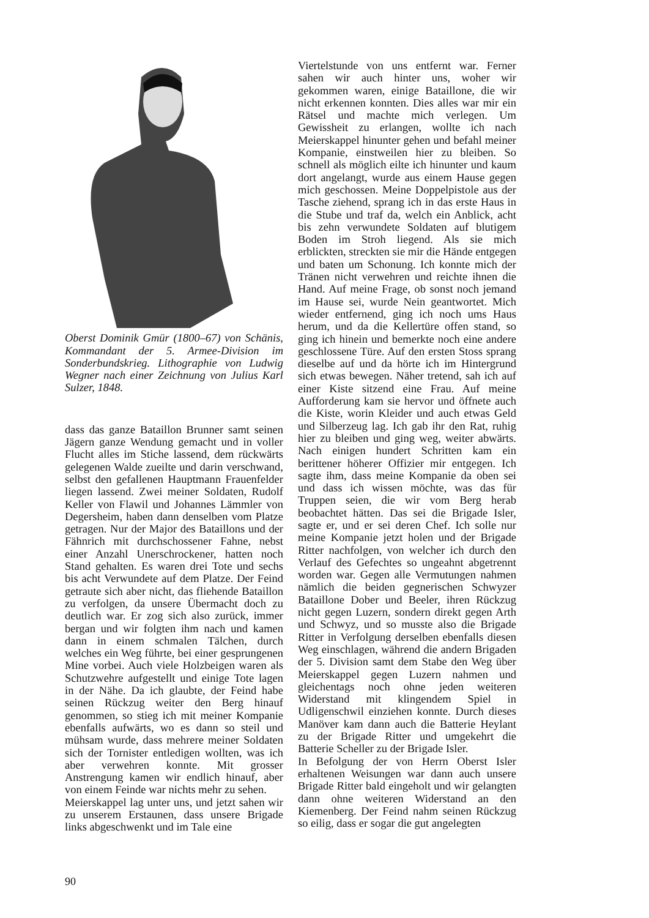Oberst Dominik Gmür (1800–67) von Schänis, Kommandant der 5. Armee-Division im Sonderbundskrieg. Lithographie von Ludwig Wegner nach einer Zeichnung von Julius Karl Sulzer, 1848.
dass das ganze Bataillon Brunner samt seinen Jägern ganze Wendung gemacht und in voller Flucht alles im Stiche lassend, dem rückwärts gelegenen Walde zueilte und darin verschwand, selbst den gefallenen Hauptmann Frauenfelder liegen lassend. Zwei meiner Soldaten, Rudolf Keller von Flawil und Johannes Lämmler von Degersheim, haben dann denselben vom Platze getragen. Nur der Major des Bataillons und der Fähnrich mit durchschossener Fahne, nebst einer Anzahl Unerschrockener, hatten noch Stand gehalten. Es waren drei Tote und sechs bis acht Verwundete auf dem Platze. Der Feind getraute sich aber nicht, das fliehende Bataillon zu verfolgen, da unsere Übermacht doch zu deutlich war. Er zog sich also zurück, immer bergan und wir folgten ihm nach und kamen dann in einem schmalen Tälchen, durch welches ein Weg führte, bei einer gesprungenen Mine vorbei. Auch viele Holzbeigen waren als Schutzwehre aufgestellt und einige Tote lagen in der Nähe. Da ich glaubte, der Feind habe seinen Rückzug weiter den Berg hinauf genommen, so stieg ich mit meiner Kompanie ebenfalls aufwärts, wo es dann so steil und mühsam wurde, dass mehrere meiner Soldaten sich der Tornister entledigen wollten, was ich aber verwehren konnte. Mit grosser Anstrengung kamen wir endlich hinauf, aber von einem Feinde war nichts mehr zu sehen.
Meierskappel lag unter uns, und jetzt sahen wir zu unserem Erstaunen, dass unsere Brigade links abgeschwenkt und im Tale eine
Viertelstunde von uns entfernt war. Ferner sahen wir auch hinter uns, woher wir gekommen waren, einige Bataillone, die wir nicht erkennen konnten. Dies alles war mir ein Rätsel und machte mich verlegen. Um Gewissheit zu erlangen, wollte ich nach Meierskappel hinunter gehen und befahl meiner Kompanie, einstweilen hier zu bleiben. So schnell als möglich eilte ich hinunter und kaum dort angelangt, wurde aus einem Hause gegen mich geschossen. Meine Doppelpistole aus der Tasche ziehend, sprang ich in das erste Haus in die Stube und traf da, welch ein Anblick, acht bis zehn verwundete Soldaten auf blutigem Boden im Stroh liegend. Als sie mich erblickten, streckten sie mir die Hände entgegen und baten um Schonung. Ich konnte mich der Tränen nicht verwehren und reichte ihnen die Hand. Auf meine Frage, ob sonst noch jemand im Hause sei, wurde Nein geantwortet. Mich wieder entfernend, ging ich noch ums Haus herum, und da die Kellertüre offen stand, so ging ich hinein und bemerkte noch eine andere geschlossene Türe. Auf den ersten Stoss sprang dieselbe auf und da hörte ich im Hintergrund sich etwas bewegen. Näher tretend, sah ich auf einer Kiste sitzend eine Frau. Auf meine Aufforderung kam sie hervor und öffnete auch die Kiste, worin Kleider und auch etwas Geld und Silberzeug lag. Ich gab ihr den Rat, ruhig hier zu bleiben und ging weg, weiter abwärts. Nach einigen hundert Schritten kam ein berittener höherer Offizier mir entgegen. Ich sagte ihm, dass meine Kompanie da oben sei und dass ich wissen möchte, was das für Truppen seien, die wir vom Berg herab beobachtet hätten. Das sei die Brigade Isler, sagte er, und er sei deren Chef. Ich solle nur meine Kompanie jetzt holen und der Brigade Ritter nachfolgen, von welcher ich durch den Verlauf des Gefechtes so ungeahnt abgetrennt worden war. Gegen alle Vermutungen nahmen nämlich die beiden gegnerischen Schwyzer Bataillone Dober und Beeler, ihren Rückzug nicht gegen Luzern, sondern direkt gegen Arth und Schwyz, und so musste also die Brigade Ritter in Verfolgung derselben ebenfalls diesen Weg einschlagen, während die andern Brigaden der 5. Division samt dem Stabe den Weg über Meierskappel gegen Luzern nahmen und gleichentags noch ohne jeden weiteren Widerstand mit klingendem Spiel in Udligenschwil einziehen konnte. Durch dieses Manöver kam dann auch die Batterie Heylant zu der Brigade Ritter und umgekehrt die Batterie Scheller zu der Brigade Isler.
In Befolgung der von Herrn Oberst Isler erhaltenen Weisungen war dann auch unsere Brigade Ritter bald eingeholt und wir gelangten dann ohne weiteren Widerstand an den Kiemenberg. Der Feind nahm seinen Rückzug so eilig, dass er sogar die gut angelegten
90